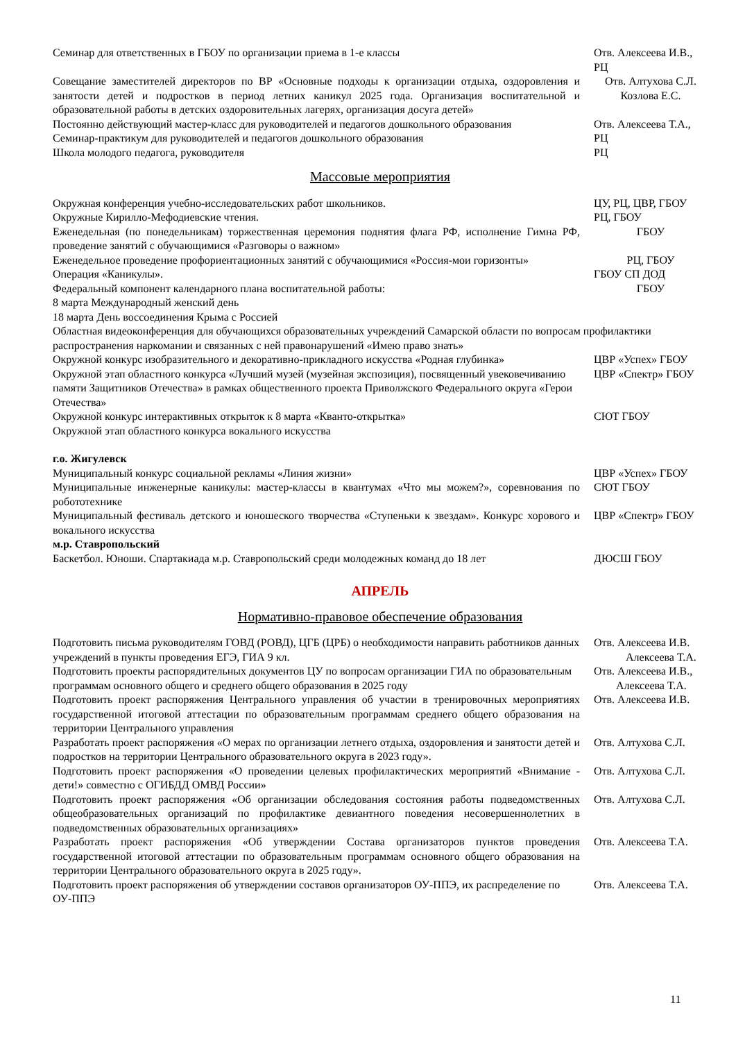| Семинар для ответственных в ГБОУ по организации приема в 1-е классы | Отв. Алексеева И.В., РЦ |
| Совещание заместителей директоров по ВР «Основные подходы к организации отдыха, оздоровления и занятости детей и подростков в период летних каникул 2025 года. Организация воспитательной и образовательной работы в детских оздоровительных лагерях, организация досуга детей» | Отв. Алтухова С.Л. Козлова Е.С. |
| Постоянно действующий мастер-класс для руководителей и педагогов дошкольного образования | Отв. Алексеева Т.А., |
| Семинар-практикум для руководителей и педагогов дошкольного образования | РЦ |
| Школа молодого педагога, руководителя | РЦ |
Массовые мероприятия
| Окружная конференция учебно-исследовательских работ школьников. | ЦУ, РЦ, ЦВР, ГБОУ |
| Окружные Кирилло-Мефодиевские чтения. | РЦ, ГБОУ |
| Еженедельная (по понедельникам) торжественная церемония поднятия флага РФ, исполнение Гимна РФ, проведение занятий с обучающимися «Разговоры о важном» | ГБОУ |
| Еженедельное проведение профориентационных занятий с обучающимися «Россия-мои горизонты» | РЦ, ГБОУ |
| Операция «Каникулы». | ГБОУ СП ДОД |
| Федеральный компонент календарного плана воспитательной работы: 8 марта Международный женский день 18 марта День воссоединения Крыма с Россией | ГБОУ |
| Областная видеоконференция для обучающихся образовательных учреждений Самарской области по вопросам профилактики распространения наркомании и связанных с ней правонарушений «Имею право знать» | |
| Окружной конкурс изобразительного и декоративно-прикладного искусства «Родная глубинка» | ЦВР «Успех» ГБОУ |
| Окружной этап областного конкурса «Лучший музей (музейная экспозиция), посвященный увековечиванию памяти Защитников Отечества» в рамках общественного проекта Приволжского Федерального округа «Герои Отечества» | ЦВР «Спектр» ГБОУ |
| Окружной конкурс интерактивных открыток к 8 марта «Кванто-открытка» | СЮТ ГБОУ |
| Окружной этап областного конкурса вокального искусства | |
| г.о. Жигулевск | |
| Муниципальный конкурс социальной рекламы «Линия жизни» | ЦВР «Успех» ГБОУ |
| Муниципальные инженерные каникулы: мастер-классы в квантумах «Что мы можем?», соревнования по робототехнике | СЮТ ГБОУ |
| Муниципальный фестиваль детского и юношеского творчества «Ступеньки к звездам». Конкурс хорового и вокального искусства | ЦВР «Спектр» ГБОУ |
| м.р. Ставропольский | |
| Баскетбол. Юноши. Спартакиада м.р. Ставропольский среди молодежных команд до 18 лет | ДЮСШ ГБОУ |
АПРЕЛЬ
Нормативно-правовое обеспечение образования
| Подготовить письма руководителям ГОВД (РОВД), ЦГБ (ЦРБ) о необходимости направить работников данных учреждений в пункты проведения ЕГЭ, ГИА 9 кл. | Отв. Алексеева И.В. Алексеева Т.А. |
| Подготовить проекты распорядительных документов ЦУ по вопросам организации ГИА по образовательным программам основного общего и среднего общего образования в 2025 году | Отв. Алексеева И.В., Алексеева Т.А. |
| Подготовить проект распоряжения Центрального управления об участии в тренировочных мероприятиях государственной итоговой аттестации по образовательным программам среднего общего образования на территории Центрального управления | Отв. Алексеева И.В. |
| Разработать проект распоряжения «О мерах по организации летнего отдыха, оздоровления и занятости детей и подростков на территории Центрального образовательного округа в 2023 году». | Отв. Алтухова С.Л. |
| Подготовить проект распоряжения «О проведении целевых профилактических мероприятий «Внимание - дети!» совместно с ОГИБДД ОМВД России» | Отв. Алтухова С.Л. |
| Подготовить проект распоряжения «Об организации обследования состояния работы подведомственных общеобразовательных организаций по профилактике девиантного поведения несовершеннолетних в подведомственных образовательных организациях» | Отв. Алтухова С.Л. |
| Разработать проект распоряжения «Об утверждении Состава организаторов пунктов проведения государственной итоговой аттестации по образовательным программам основного общего образования на территории Центрального образовательного округа в 2025 году». | Отв. Алексеева Т.А. |
| Подготовить проект распоряжения об утверждении составов организаторов ОУ-ППЭ, их распределение по ОУ-ППЭ | Отв. Алексеева Т.А. |
11